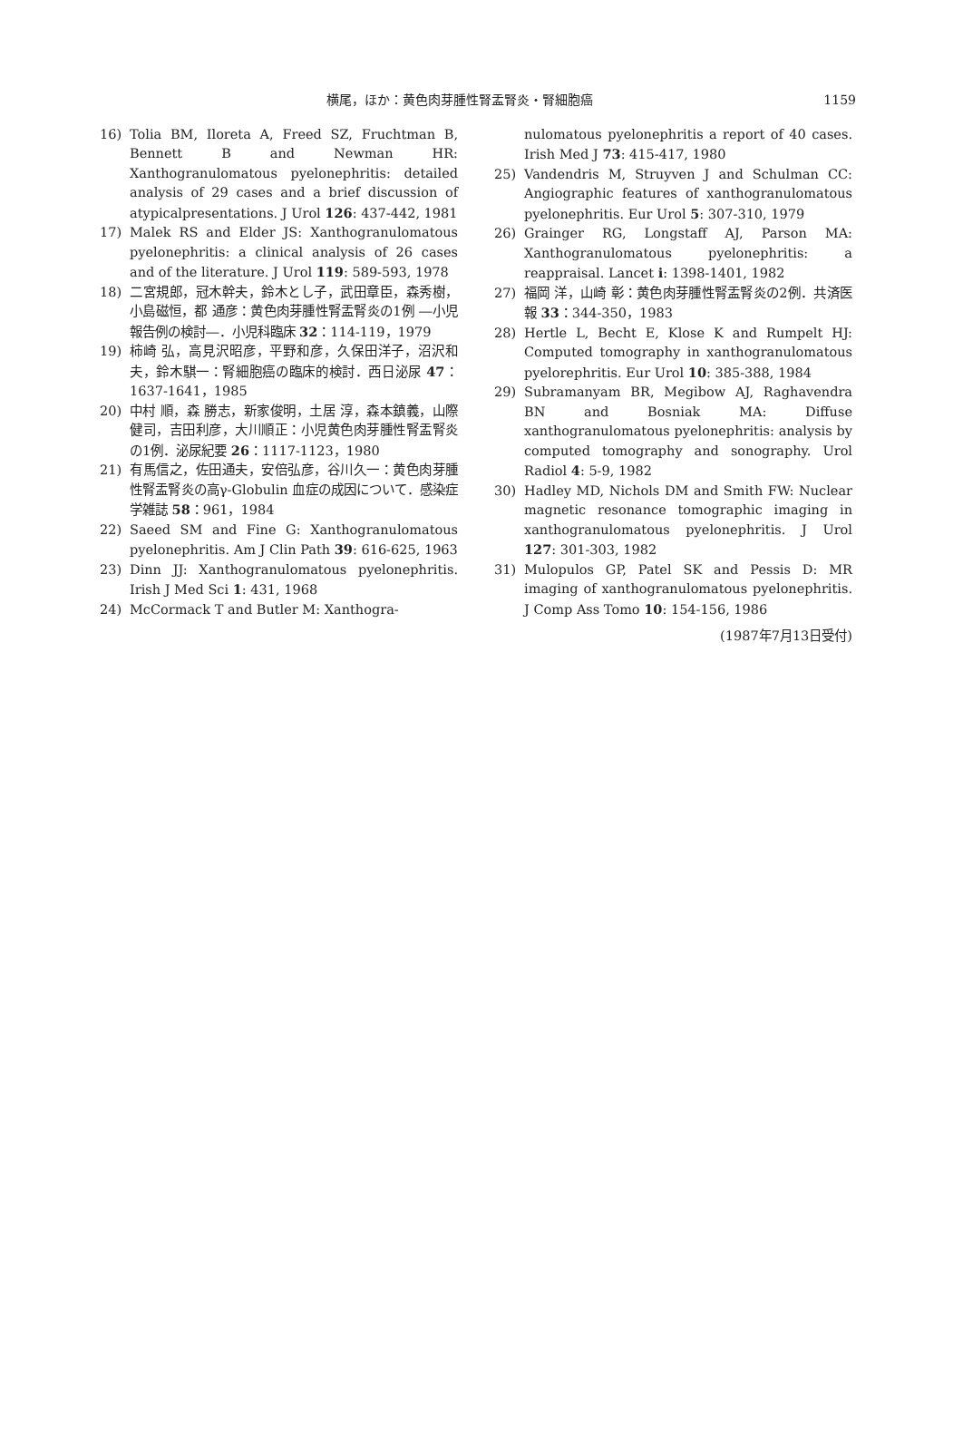横尾，ほか：黄色肉芽腫性腎盂腎炎・腎細胞癌 1159
16) Tolia BM, Iloreta A, Freed SZ, Fruchtman B, Bennett B and Newman HR: Xanthogranulomatous pyelonephritis: detailed analysis of 29 cases and a brief discussion of atypicalpresentations. J Urol 126: 437-442, 1981
17) Malek RS and Elder JS: Xanthogranulomatous pyelonephritis: a clinical analysis of 26 cases and of the literature. J Urol 119: 589-593, 1978
18) 二宮規郎，冠木幹夫，鈴木とし子，武田章臣，森秀樹，小島磁恒，都 通彦：黄色肉芽腫性腎盂腎炎の1例 ―小児報告例の検討―．小児科臨床 32：114-119，1979
19) 柿崎 弘，高見沢昭彦，平野和彦，久保田洋子，沼沢和夫，鈴木騏一：腎細胞癌の臨床的検討．西日泌尿 47：1637-1641，1985
20) 中村 順，森 勝志，新家俊明，土居 淳，森本鎮義，山際健司，吉田利彦，大川順正：小児黄色肉芽腫性腎盂腎炎の1例．泌尿紀要 26：1117-1123，1980
21) 有馬信之，佐田通夫，安倍弘彦，谷川久一：黄色肉芽腫性腎盂腎炎の高γ-Globulin 血症の成因について．感染症学雑誌 58：961，1984
22) Saeed SM and Fine G: Xanthogranulomatous pyelonephritis. Am J Clin Path 39: 616-625, 1963
23) Dinn JJ: Xanthogranulomatous pyelonephritis. Irish J Med Sci 1: 431, 1968
24) McCormack T and Butler M: Xanthogra-
nulomatous pyelonephritis a report of 40 cases. Irish Med J 73: 415-417, 1980
25) Vandendris M, Struyven J and Schulman CC: Angiographic features of xanthogranulomatous pyelonephritis. Eur Urol 5: 307-310, 1979
26) Grainger RG, Longstaff AJ, Parson MA: Xanthogranulomatous pyelonephritis: a reappraisal. Lancet i: 1398-1401, 1982
27) 福岡 洋，山崎 彰：黄色肉芽腫性腎盂腎炎の2例．共済医報 33：344-350，1983
28) Hertle L, Becht E, Klose K and Rumpelt HJ: Computed tomography in xanthogranulomatous pyelorephritis. Eur Urol 10: 385-388, 1984
29) Subramanyam BR, Megibow AJ, Raghavendra BN and Bosniak MA: Diffuse xanthogranulomatous pyelonephritis: analysis by computed tomography and sonography. Urol Radiol 4: 5-9, 1982
30) Hadley MD, Nichols DM and Smith FW: Nuclear magnetic resonance tomographic imaging in xanthogranulomatous pyelonephritis. J Urol 127: 301-303, 1982
31) Mulopulos GP, Patel SK and Pessis D: MR imaging of xanthogranulomatous pyelonephritis. J Comp Ass Tomo 10: 154-156, 1986
(1987年7月13日受付)